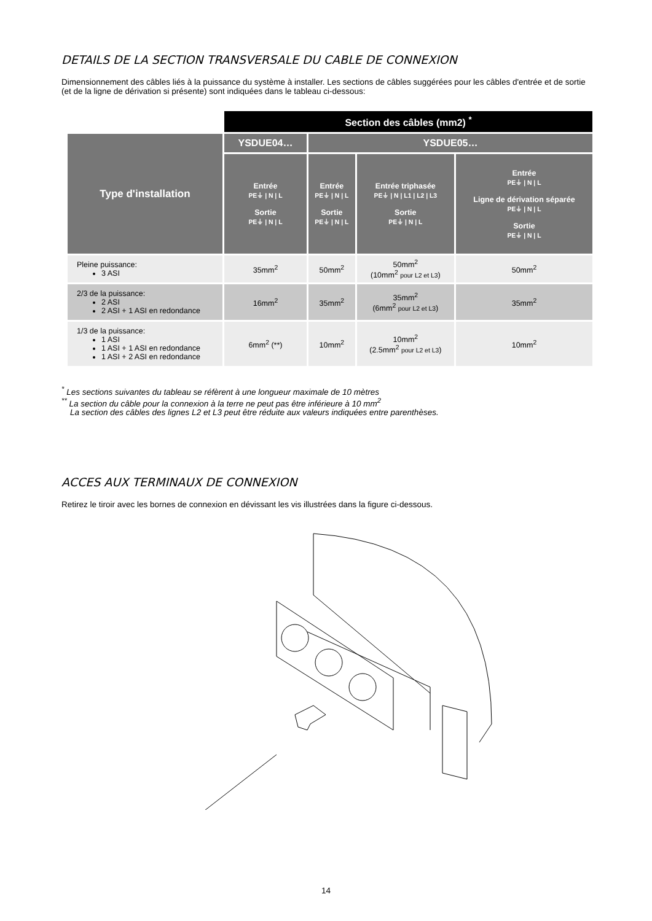DETAILS DE LA SECTION TRANSVERSALE DU CABLE DE CONNEXION
Dimensionnement des câbles liés à la puissance du système à installer. Les sections de câbles suggérées pour les câbles d'entrée et de sortie (et de la ligne de dérivation si présente) sont indiquées dans le tableau ci-dessous:
| | Section des câbles (mm2) <sup>*</sup> | | | |
| Type d'installation | YSDUE04… | YSDUE05… | | |
| | Entrée PE⏚ / N / L Sortie PE⏚ / N / L | Entrée PE⏚ / N / L Sortie PE⏚ / N / L | Entrée triphasée PE⏚ / N / L1 / L2 / L3 Sortie PE⏚ / N / L | Entrée PE⏚ / N / L Ligne de dérivation séparée PE⏚ / N / L Sortie PE⏚ / N / L |
| Pleine puissance: 3 ASI | 35mm<sup>2</sup> | 50mm<sup>2</sup> | 50mm<sup>2</sup> (10mm<sup>2</sup> pour L2 et L3 ) | 50mm<sup>2</sup> |
| 2/3 de la puissance: 2 ASI 2 ASI + 1 ASI en redondance | 16mm<sup>2</sup> | 35mm<sup>2</sup> | 35mm<sup>2</sup> (6mm<sup>2</sup> pour L2 et L3 ) | 35mm<sup>2</sup> |
| 1/3 de la puissance: 1 ASI 1 ASI + 1 ASI en redondance 1 ASI + 2 ASI en redondance | 6mm<sup>2</sup> (**) | 10mm<sup>2</sup> | 10mm<sup>2</sup> (2.5mm<sup>2</sup> pour L2 et L3 ) | 10mm<sup>2</sup> |
<sup>*</sup> Les sections suivantes du tableau se réfèrent à une longueur maximale de 10 mètres
<sup>**</sup> La section du câble pour la connexion à la terre ne peut pas être inférieure à 10 mm<sup>2</sup>
La section des câbles des lignes L2 et L3 peut être réduite aux valeurs indiquées entre parenthèses.
ACCES AUX TERMINAUX DE CONNEXION
Retirez le tiroir avec les bornes de connexion en dévissant les vis illustrées dans la figure ci-dessous.
14